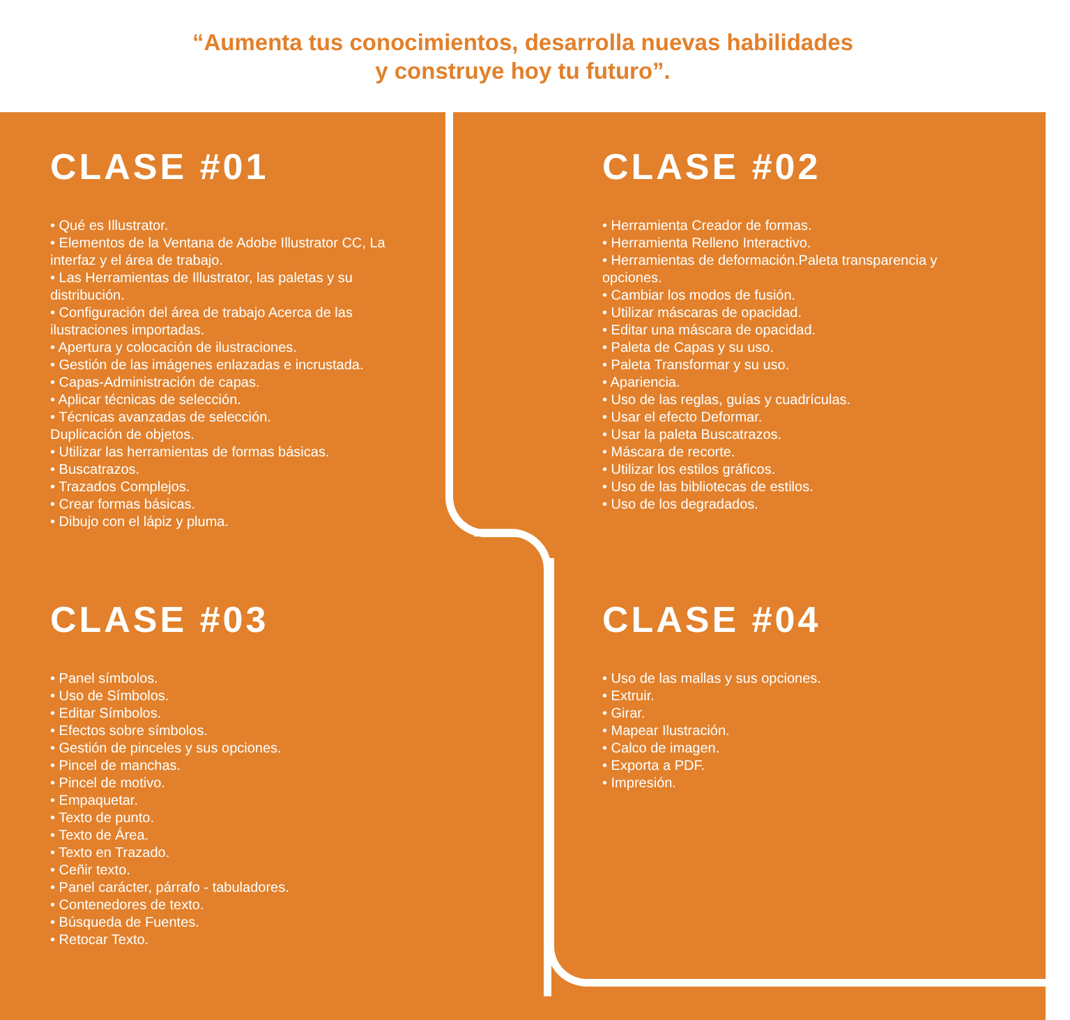“Aumenta tus conocimientos, desarrolla nuevas habilidades
y construye hoy tu futuro”.
CLASE #01
• Qué es Illustrator.
• Elementos de la Ventana de Adobe Illustrator CC, La
interfaz y el área de trabajo.
• Las Herramientas de Illustrator, las paletas y su
distribución.
• Configuración del área de trabajo Acerca de las
ilustraciones importadas.
• Apertura y colocación de ilustraciones.
• Gestión de las imágenes enlazadas e incrustada.
• Capas-Administración de capas.
• Aplicar técnicas de selección.
• Técnicas avanzadas de selección.
Duplicación de objetos.
• Utilizar las herramientas de formas básicas.
• Buscatrazos.
• Trazados Complejos.
• Crear formas básicas.
• Dibujo con el lápiz y pluma.
CLASE #02
• Herramienta Creador de formas.
• Herramienta Relleno Interactivo.
• Herramientas de deformación.Paleta transparencia y
opciones.
• Cambiar los modos de fusión.
• Utilizar máscaras de opacidad.
• Editar una máscara de opacidad.
• Paleta de Capas y su uso.
• Paleta Transformar y su uso.
• Apariencia.
• Uso de las reglas, guías y cuadrículas.
• Usar el efecto Deformar.
• Usar la paleta Buscatrazos.
• Máscara de recorte.
• Utilizar los estilos gráficos.
• Uso de las bibliotecas de estilos.
• Uso de los degradados.
CLASE #03
• Panel símbolos.
• Uso de Símbolos.
• Editar Símbolos.
• Efectos sobre símbolos.
• Gestión de pinceles y sus opciones.
• Pincel de manchas.
• Pincel de motivo.
• Empaquetar.
• Texto de punto.
• Texto de Área.
• Texto en Trazado.
• Ceñir texto.
• Panel carácter, párrafo - tabuladores.
• Contenedores de texto.
• Búsqueda de Fuentes.
• Retocar Texto.
CLASE #04
• Uso de las mallas y sus opciones.
• Extruir.
• Girar.
• Mapear Ilustración.
• Calco de imagen.
• Exporta a PDF.
• Impresión.